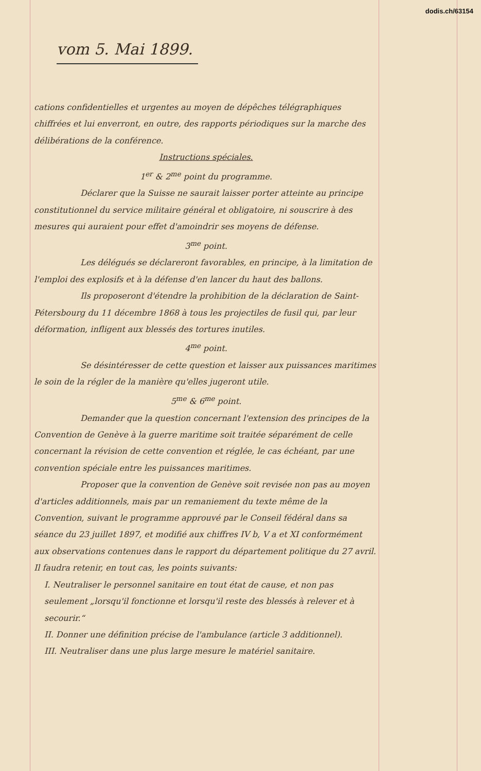dodis.ch/63154
vom 5. Mai 1899.
cations confidentielles et urgentes au moyen de dépêches télégraphiques chiffrées et lui enverront, en outre, des rapports périodiques sur la marche des délibérations de la conférence.
Instructions spéciales.
1<sup>er</sup> & 2<sup>me</sup> point du programme.
Déclarer que la Suisse ne saurait laisser porter atteinte au principe constitutionnel du service militaire général et obligatoire, ni souscrire à des mesures qui auraient pour effet d'amoindrir ses moyens de défense.
3<sup>me</sup> point.
Les délégués se déclareront favorables, en principe, à la limitation de l'emploi des explosifs et à la défense d'en lancer du haut des ballons.
Ils proposeront d'étendre la prohibition de la déclaration de Saint-Pétersbourg du 11 décembre 1868 à tous les projectiles de fusil qui, par leur déformation, infligent aux blessés des tortures inutiles.
4<sup>me</sup> point.
Se désintéresser de cette question et laisser aux puissances maritimes le soin de la régler de la manière qu'elles jugeront utile.
5<sup>me</sup> & 6<sup>me</sup> point.
Demander que la question concernant l'extension des principes de la Convention de Genève à la guerre maritime soit traitée séparément de celle concernant la révision de cette convention et réglée, le cas échéant, par une convention spéciale entre les puissances maritimes.
Proposer que la convention de Genève soit revisée non pas au moyen d'articles additionnels, mais par un remaniement du texte même de la Convention, suivant le programme approuvé par le Conseil fédéral dans sa séance du 23 juillet 1897, et modifié aux chiffres IV b, V a et XI conformément aux observations contenues dans le rapport du département politique du 27 avril. Il faudra retenir, en tout cas, les points suivants:
I. Neutraliser le personnel sanitaire en tout état de cause, et non pas seulement „lorsqu'il fonctionne et lorsqu'il reste des blessés à relever et à secourir.“
II. Donner une définition précise de l'ambulance (article 3 additionnel).
III. Neutraliser dans une plus large mesure le matériel sanitaire.